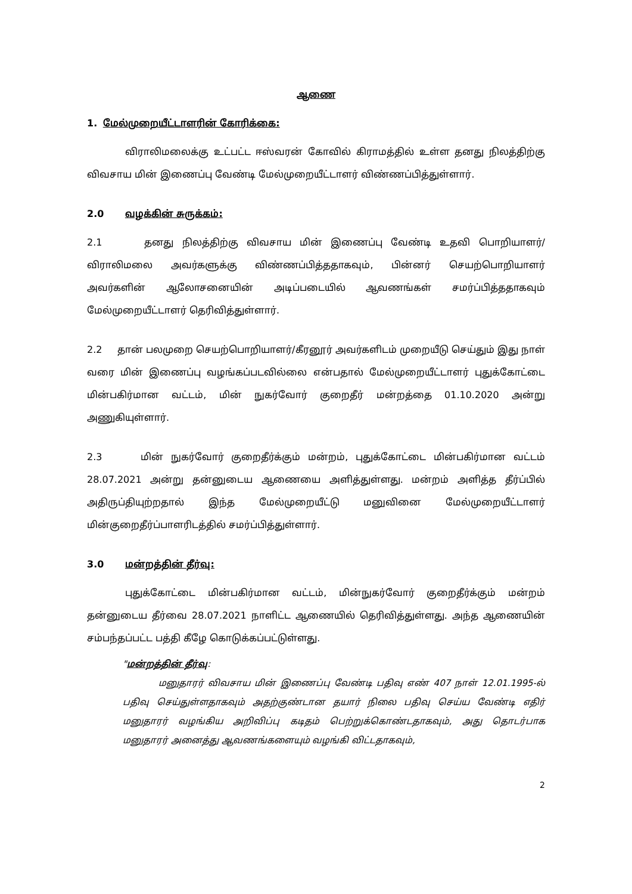ஆணை
1. மேல்முறையீட்டாளரின் கோரிக்கை:
விராலிமலைக்கு உட்பட்ட ஈஸ்வரன் கோவில் கிராமத்தில் உள்ள தனது நிலத்திற்கு விவசாய மின் இணைப்பு வேண்டி மேல்முறையீட்டாளர் விண்ணப்பித்துள்ளார்.
2.0 வழக்கின் சுருக்கம்:
2.1 தனது நிலத்திற்கு விவசாய மின் இணைப்பு வேண்டி உதவி பொறியாளர்/விராலிமலை அவர்களுக்கு விண்ணப்பித்ததாகவும், பின்னர் செயற்பொறியாளர் அவர்களின் ஆலோசனையின் அடிப்படையில் ஆவணங்கள் சமர்ப்பித்ததாகவும் மேல்முறையீட்டாளர் தெரிவித்துள்ளார்.
2.2 தான் பலமுறை செயற்பொறியாளர்/கீரனூர் அவர்களிடம் முறையீடு செய்தும் இது நாள் வரை மின் இணைப்பு வழங்கப்படவில்லை என்பதால் மேல்முறையீட்டாளர் புதுக்கோட்டை மின்பகிர்மான வட்டம், மின் நுகர்வோர் குறைதீர் மன்றத்தை 01.10.2020 அன்று அணுகியுள்ளார்.
2.3 மின் நுகர்வோர் குறைதீர்க்கும் மன்றம், புதுக்கோட்டை மின்பகிர்மான வட்டம் 28.07.2021 அன்று தன்னுடைய ஆணையை அளித்துள்ளது. மன்றம் அளித்த தீர்ப்பில் அதிருப்தியுற்றதால் இந்த மேல்முறையீட்டு மனுவினை மேல்முறையீட்டாளர் மின்குறைதீர்ப்பாளரிடத்தில் சமர்ப்பித்துள்ளார்.
3.0 மன்றத்தின் தீர்வு:
புதுக்கோட்டை மின்பகிர்மான வட்டம், மின்நுகர்வோர் குறைதீர்க்கும் மன்றம் தன்னுடைய தீர்வை 28.07.2021 நாளிட்ட ஆணையில் தெரிவித்துள்ளது. அந்த ஆணையின் சம்பந்தப்பட்ட பத்தி கீழே கொடுக்கப்பட்டுள்ளது.
"மன்றத்தின் தீர்வு:
மனுதாரர் விவசாய மின் இணைப்பு வேண்டி பதிவு எண் 407 நாள் 12.01.1995-ல் பதிவு செய்துள்ளதாகவும் அதற்குண்டான தயார் நிலை பதிவு செய்ய வேண்டி எதிர் மனுதாரர் வழங்கிய அறிவிப்பு கடிதம் பெற்றுக்கொண்டதாகவும், அது தொடர்பாக மனுதாரர் அனைத்து ஆவணங்களையும் வழங்கி விட்டதாகவும்,
2